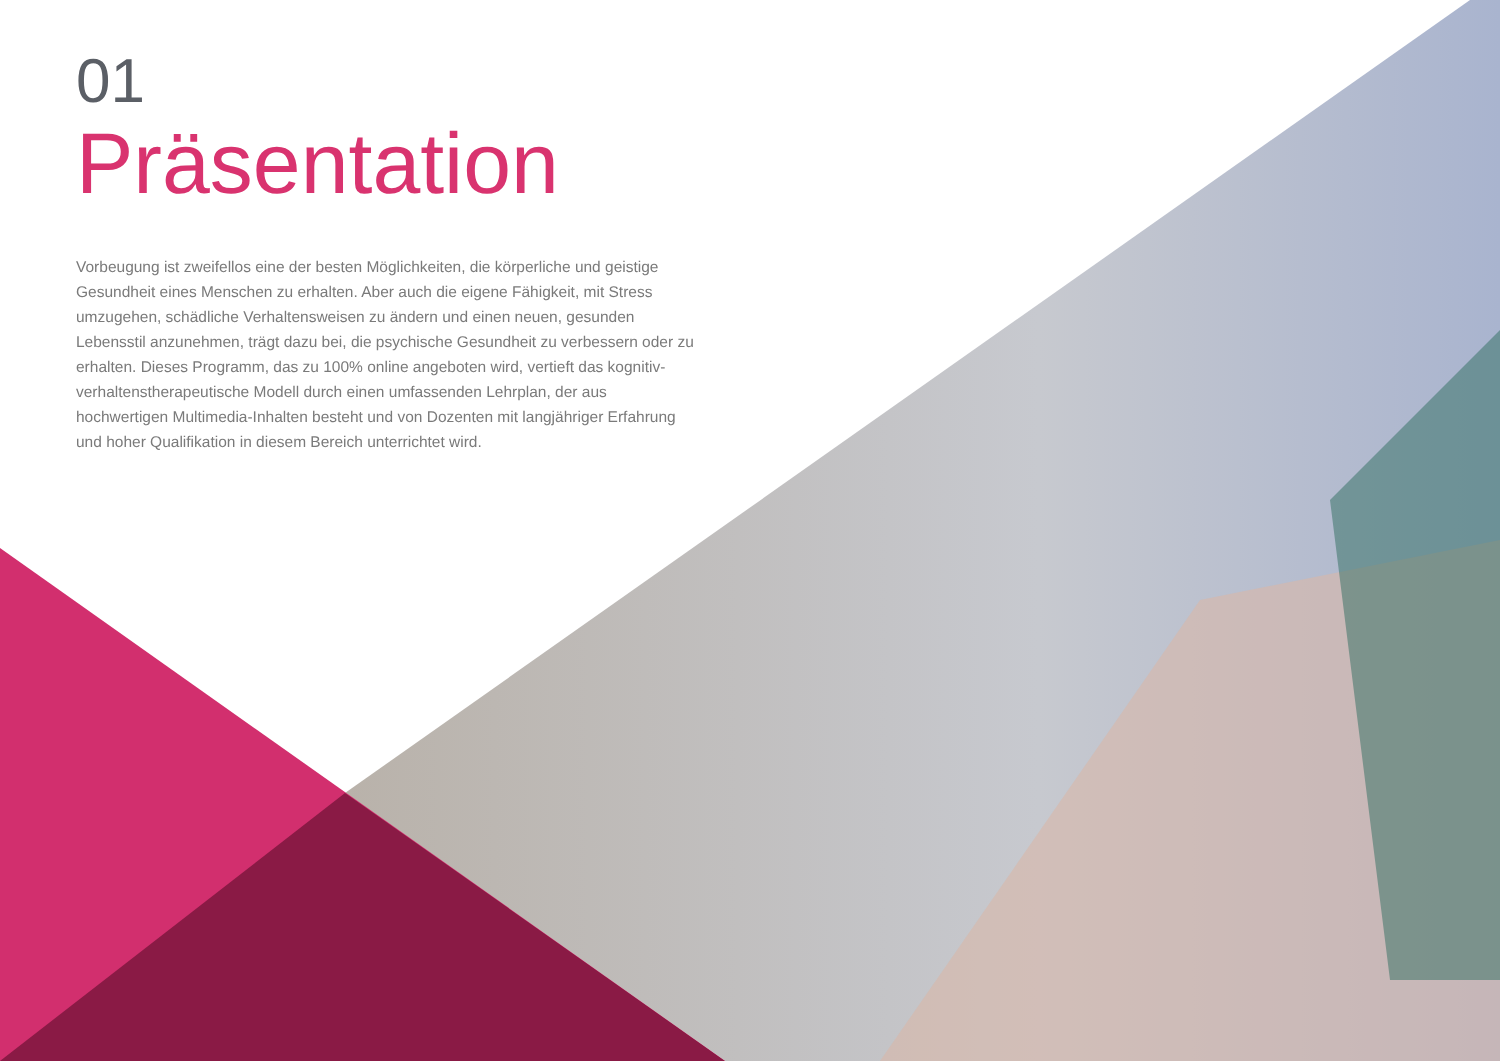01
Präsentation
Vorbeugung ist zweifellos eine der besten Möglichkeiten, die körperliche und geistige Gesundheit eines Menschen zu erhalten. Aber auch die eigene Fähigkeit, mit Stress umzugehen, schädliche Verhaltensweisen zu ändern und einen neuen, gesunden Lebensstil anzunehmen, trägt dazu bei, die psychische Gesundheit zu verbessern oder zu erhalten. Dieses Programm, das zu 100% online angeboten wird, vertieft das kognitiv-verhaltenstherapeutische Modell durch einen umfassenden Lehrplan, der aus hochwertigen Multimedia-Inhalten besteht und von Dozenten mit langjähriger Erfahrung und hoher Qualifikation in diesem Bereich unterrichtet wird.